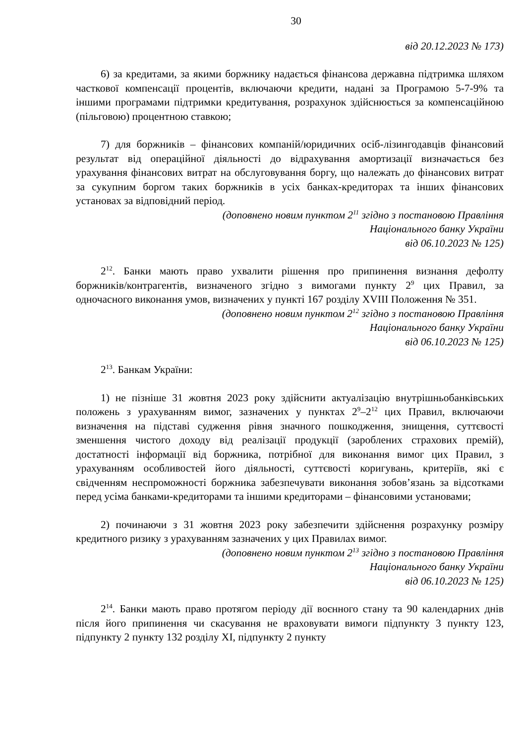30
від 20.12.2023 № 173)
6) за кредитами, за якими боржнику надається фінансова державна підтримка шляхом часткової компенсації процентів, включаючи кредити, надані за Програмою 5-7-9% та іншими програмами підтримки кредитування, розрахунок здійснюється за компенсаційною (пільговою) процентною ставкою;
7) для боржників – фінансових компаній/юридичних осіб-лізингодавців фінансовий результат від операційної діяльності до відрахування амортизації визначається без урахування фінансових витрат на обслуговування боргу, що належать до фінансових витрат за сукупним боргом таких боржників в усіх банках-кредиторах та інших фінансових установах за відповідний період.
(доповнено новим пунктом 2<sup>11</sup> згідно з постановою Правління
Національного банку України
від 06.10.2023 № 125)
2<sup>12</sup>. Банки мають право ухвалити рішення про припинення визнання дефолту боржників/контрагентів, визначеного згідно з вимогами пункту 2<sup>9</sup> цих Правил, за одночасного виконання умов, визначених у пункті 167 розділу XVIII Положення № 351.
(доповнено новим пунктом 2<sup>12</sup> згідно з постановою Правління
Національного банку України
від 06.10.2023 № 125)
2<sup>13</sup>. Банкам України:
1) не пізніше 31 жовтня 2023 року здійснити актуалізацію внутрішньобанківських положень з урахуванням вимог, зазначених у пунктах 2<sup>9</sup>–2<sup>12</sup> цих Правил, включаючи визначення на підставі судження рівня значного пошкодження, знищення, суттєвості зменшення чистого доходу від реалізації продукції (зароблених страхових премій), достатності інформації від боржника, потрібної для виконання вимог цих Правил, з урахуванням особливостей його діяльності, суттєвості коригувань, критеріїв, які є свідченням неспроможності боржника забезпечувати виконання зобов’язань за відсотками перед усіма банками-кредиторами та іншими кредиторами – фінансовими установами;
2) починаючи з 31 жовтня 2023 року забезпечити здійснення розрахунку розміру кредитного ризику з урахуванням зазначених у цих Правилах вимог.
(доповнено новим пунктом 2<sup>13</sup> згідно з постановою Правління
Національного банку України
від 06.10.2023 № 125)
2<sup>14</sup>. Банки мають право протягом періоду дії воєнного стану та 90 календарних днів після його припинення чи скасування не враховувати вимоги підпункту 3 пункту 123, підпункту 2 пункту 132 розділу XI, підпункту 2 пункту